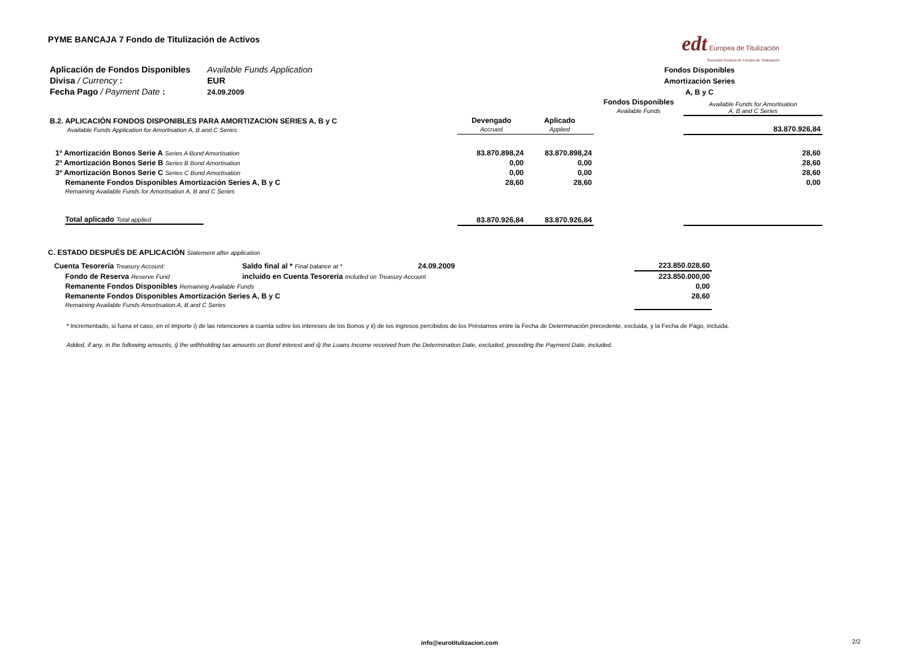PYME BANCAJA 7 Fondo de Titulización de Activos
edt Europea de Titulización
Sociedad Gestora de Fondos de Titulización
| Aplicación de Fondos Disponibles | Available Funds Application | | | Fondos Disponibles |
| Divisa / Currency : | EUR | | | Amortización Series |
| Fecha Pago / Payment Date : | 24.09.2009 | | | A, B y C |
| | | | Fondos Disponibles Available Funds | Available Funds for Amortisation A, B and C Series |
| B.2. APLICACIÓN FONDOS DISPONIBLES PARA AMORTIZACION SERIES A, B y C Available Funds Application for Amortisation A, B and C Series | Devengado Accrued | Aplicado Applied | | 83.870.926,84 |
| 1º Amortización Bonos Serie A Series A Bond Amortisation | 83.870.898,24 | 83.870.898,24 | | 28,60 |
| 2º Amortización Bonos Serie B Series B Bond Amortisation | 0,00 | 0,00 | | 28,60 |
| 3º Amortización Bonos Serie C Series C Bond Amortisation | 0,00 | 0,00 | | 28,60 |
| Remanente Fondos Disponibles Amortización Series A, B y C Remaining Available Funds for Amortisation A, B and C Series | 28,60 | 28,60 | | 0,00 |
| Total aplicado Total applied | 83.870.926,84 | 83.870.926,84 | | |
C. ESTADO DESPUÉS DE APLICACIÓN Statement after application
| Cuenta Tesorería Treasury Account: | Saldo final al * Final balance at * | 24.09.2009 | 223.850.028,60 |
| Fondo de Reserva Reserve Fund | incluído en Cuenta Tesorería Included on Treasury Account | | 223.850.000,00 |
| Remanente Fondos Disponibles Remaining Available Funds | | | 0,00 |
| Remanente Fondos Disponibles Amortización Series A, B y C Remaining Available Funds Amortisation A, B and C Series | | | 28,60 |
* Incrementado, si fuera el caso, en el importe i) de las retenciones a cuenta sobre los intereses de los Bonos y ii) de los ingresos percibidos de los Préstamos entre la Fecha de Determinación precedente, excluida, y la Fecha de Pago, incluida.
Added, if any, in the following amounts, i) the withholding tax amounts on Bond interest and ii) the Loans Income received from the Determination Date, excluded, preceding the Payment Date, included.
info@eurotitulizacion.com 2/2